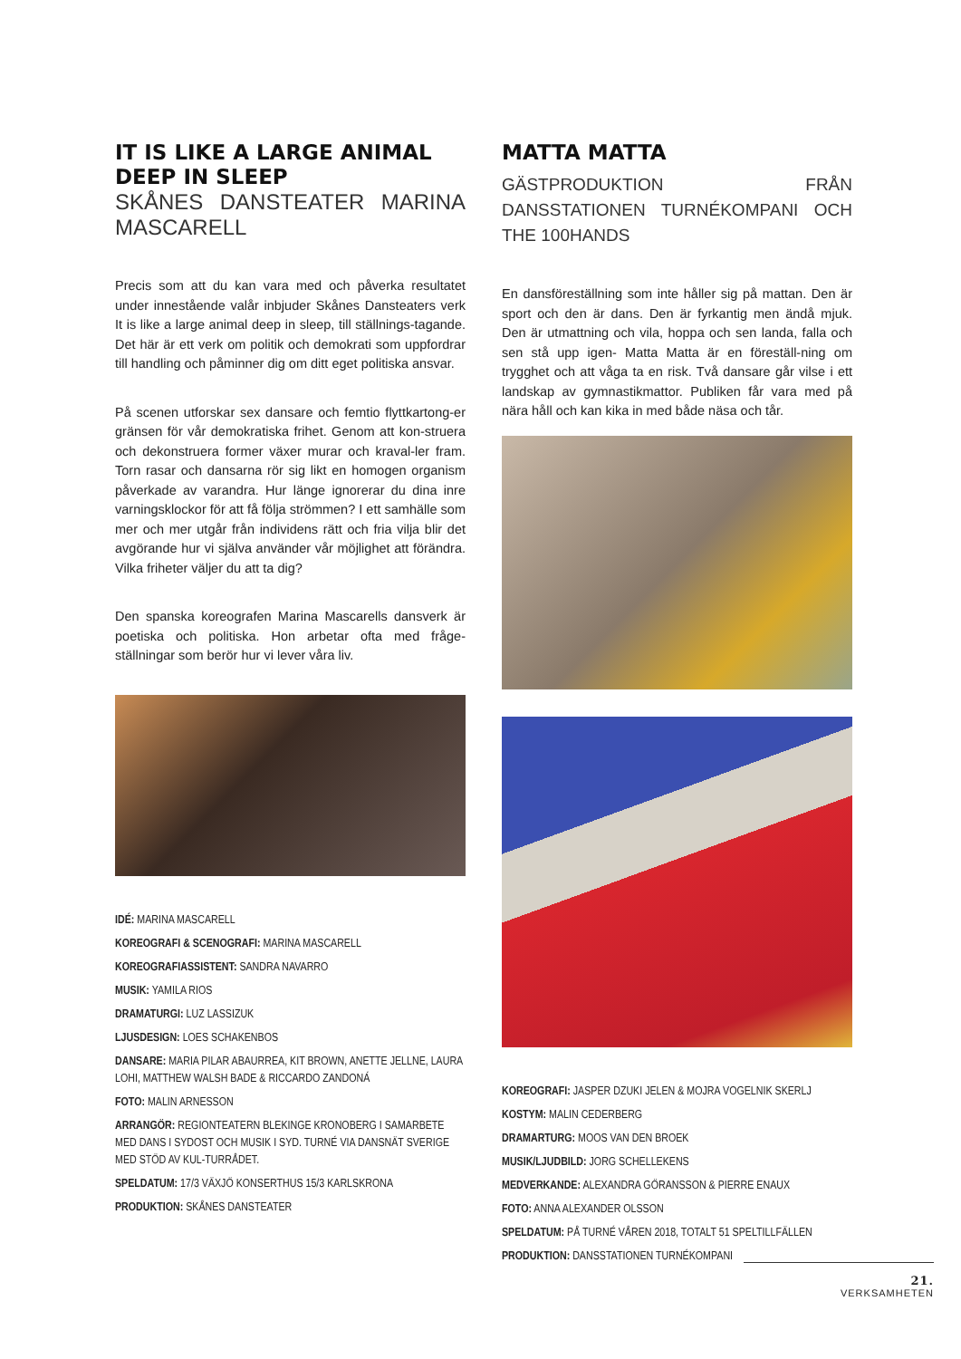IT IS LIKE A LARGE ANIMAL DEEP IN SLEEP
SKÅNES DANSTEATER MARINA MASCARELL
Precis som att du kan vara med och påverka resultatet under innestående valår inbjuder Skånes Dansteaters verk It is like a large animal deep in sleep, till ställnings-tagande. Det här är ett verk om politik och demokrati som uppfordrar till handling och påminner dig om ditt eget politiska ansvar.
På scenen utforskar sex dansare och femtio flyttkartong-er gränsen för vår demokratiska frihet. Genom att kon-struera och dekonstruera former växer murar och kraval-ler fram. Torn rasar och dansarna rör sig likt en homogen organism påverkade av varandra. Hur länge ignorerar du dina inre varningsklockor för att få följa strömmen? I ett samhälle som mer och mer utgår från individens rätt och fria vilja blir det avgörande hur vi själva använder vår möjlighet att förändra. Vilka friheter väljer du att ta dig?
Den spanska koreografen Marina Mascarells dansverk är poetiska och politiska. Hon arbetar ofta med fråge-ställningar som berör hur vi lever våra liv.
IDÉ: MARINA MASCARELL
KOREOGRAFI & SCENOGRAFI: MARINA MASCARELL
KOREOGRAFIASSISTENT: SANDRA NAVARRO
MUSIK: YAMILA RIOS
DRAMATURGI: LUZ LASSIZUK
LJUSDESIGN: LOES SCHAKENBOS
DANSARE: MARIA PILAR ABAURREA, KIT BROWN, ANETTE JELLNE, LAURA LOHI, MATTHEW WALSH BADE & RICCARDO ZANDONÁ
FOTO: MALIN ARNESSON
ARRANGÖR: REGIONTEATERN BLEKINGE KRONOBERG I SAMARBETE MED DANS I SYDOST OCH MUSIK I SYD. TURNÉ VIA DANSNÄT SVERIGE MED STÖD AV KUL-TURRÅDET.
SPELDATUM: 17/3 VÄXJÖ KONSERTHUS 15/3 KARLSKRONA
PRODUKTION: SKÅNES DANSTEATER
MATTA MATTA
GÄSTPRODUKTION FRÅN DANSSTATIONEN TURNÉKOMPANI OCH THE 100HANDS
En dansföreställning som inte håller sig på mattan. Den är sport och den är dans. Den är fyrkantig men ändå mjuk. Den är utmattning och vila, hoppa och sen landa, falla och sen stå upp igen- Matta Matta är en föreställ-ning om trygghet och att våga ta en risk. Två dansare går vilse i ett landskap av gymnastikmattor. Publiken får vara med på nära håll och kan kika in med både näsa och tår.
KOREOGRAFI: JASPER DZUKI JELEN & MOJRA VOGELNIK SKERLJ
KOSTYM: MALIN CEDERBERG
DRAMARTURG: MOOS VAN DEN BROEK
MUSIK/LJUDBILD: JORG SCHELLEKENS
MEDVERKANDE: ALEXANDRA GÖRANSSON & PIERRE ENAUX
FOTO: ANNA ALEXANDER OLSSON
SPELDATUM: PÅ TURNÉ VÅREN 2018, TOTALT 51 SPELTILLFÄLLEN
PRODUKTION: DANSSTATIONEN TURNÉKOMPANI
21.
VERKSAMHETEN